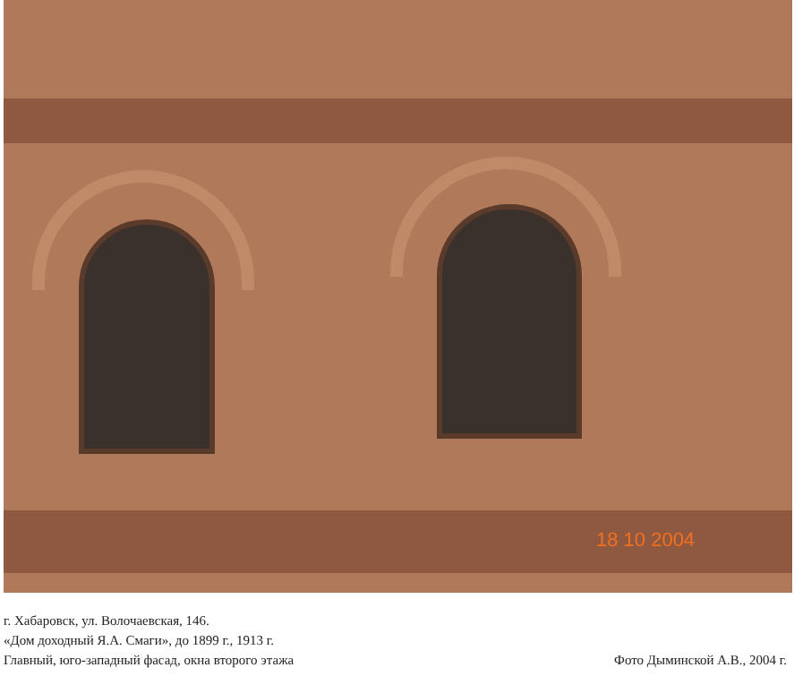18 10 2004
г. Хабаровск, ул. Волочаевская, 146.
«Дом доходный Я.А. Смаги», до 1899 г., 1913 г.
Главный, юго-западный фасад, окна второго этажа
Фото Дыминской А.В., 2004 г.